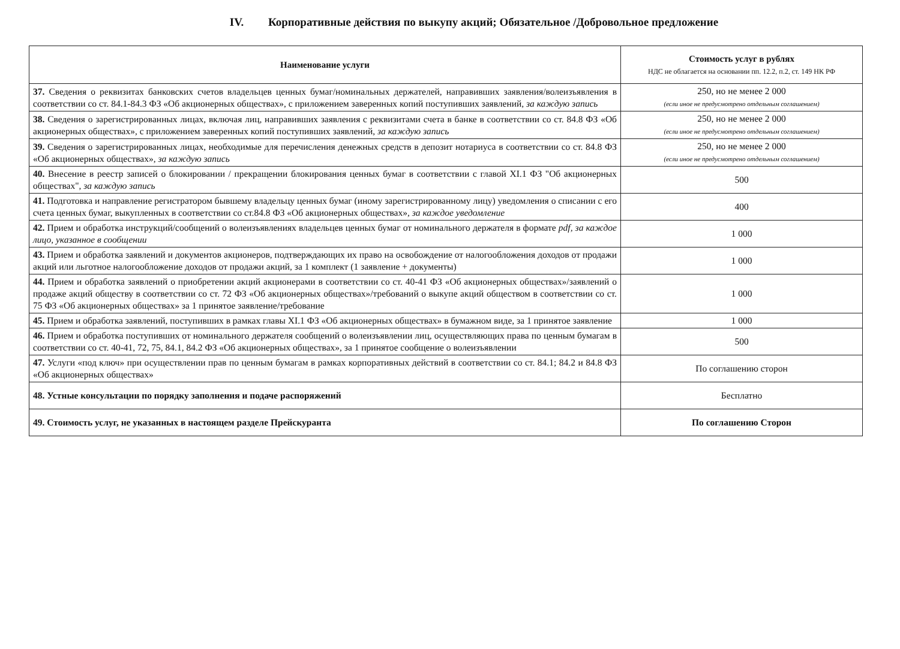IV. Корпоративные действия по выкупу акций; Обязательное /Добровольное предложение
| Наименование услуги | Стоимость услуг в рублях НДС не облагается на основании пп. 12.2, п.2, ст. 149 НК РФ |
| --- | --- |
| 37. Сведения о реквизитах банковских счетов владельцев ценных бумаг/номинальных держателей, направивших заявления/волеизъявления в соответствии со ст. 84.1-84.3 ФЗ «Об акционерных обществах», с приложением заверенных копий поступивших заявлений, за каждую запись | 250, но не менее 2 000 (если иное не предусмотрено отдельным соглашением) |
| 38. Сведения о зарегистрированных лицах, включая лиц, направивших заявления с реквизитами счета в банке в соответствии со ст. 84.8 ФЗ «Об акционерных обществах», с приложением заверенных копий поступивших заявлений, за каждую запись | 250, но не менее 2 000 (если иное не предусмотрено отдельным соглашением) |
| 39. Сведения о зарегистрированных лицах, необходимые для перечисления денежных средств в депозит нотариуса в соответствии со ст. 84.8 ФЗ «Об акционерных обществах», за каждую запись | 250, но не менее 2 000 (если иное не предусмотрено отдельным соглашением) |
| 40. Внесение в реестр записей о блокировании / прекращении блокирования ценных бумаг в соответствии с главой XI.1 ФЗ "Об акционерных обществах", за каждую запись | 500 |
| 41. Подготовка и направление регистратором бывшему владельцу ценных бумаг (иному зарегистрированному лицу) уведомления о списании с его счета ценных бумаг, выкупленных в соответствии со ст.84.8 ФЗ «Об акционерных обществах», за каждое уведомление | 400 |
| 42. Прием и обработка инструкций/сообщений о волеизъявлениях владельцев ценных бумаг от номинального держателя в формате pdf, за каждое лицо, указанное в сообщении | 1 000 |
| 43. Прием и обработка заявлений и документов акционеров, подтверждающих их право на освобождение от налогообложения доходов от продажи акций или льготное налогообложение доходов от продажи акций, за 1 комплект (1 заявление + документы) | 1 000 |
| 44. Прием и обработка заявлений о приобретении акций акционерами в соответствии со ст. 40-41 ФЗ «Об акционерных обществах»/заявлений о продаже акций обществу в соответствии со ст. 72 ФЗ «Об акционерных обществах»/требований о выкупе акций обществом в соответствии со ст. 75 ФЗ «Об акционерных обществах» за 1 принятое заявление/требование | 1 000 |
| 45. Прием и обработка заявлений, поступивших в рамках главы XI.1 ФЗ «Об акционерных обществах» в бумажном виде, за 1 принятое заявление | 1 000 |
| 46. Прием и обработка поступивших от номинального держателя сообщений о волеизъявлении лиц, осуществляющих права по ценным бумагам в соответствии со ст. 40-41, 72, 75, 84.1, 84.2 ФЗ «Об акционерных обществах», за 1 принятое сообщение о волеизъявлении | 500 |
| 47. Услуги «под ключ» при осуществлении прав по ценным бумагам в рамках корпоративных действий в соответствии со ст. 84.1; 84.2 и 84.8 ФЗ «Об акционерных обществах» | По соглашению сторон |
| 48. Устные консультации по порядку заполнения и подаче распоряжений | Бесплатно |
| 49. Стоимость услуг, не указанных в настоящем разделе Прейскуранта | По соглашению Сторон |